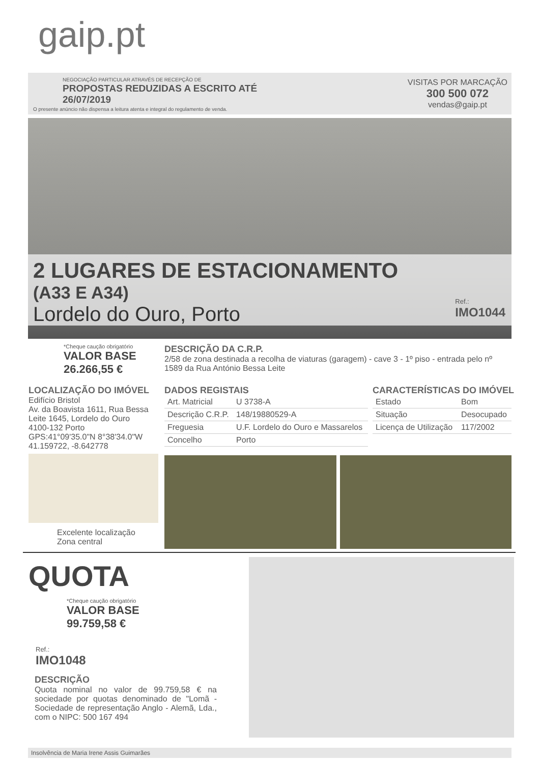gaip.pt
NEGOCIAÇÃO PARTICULAR ATRAVÉS DE RECEPÇÃO DE
PROPOSTAS REDUZIDAS A ESCRITO ATÉ
26/07/2019
O presente anúncio não dispensa a leitura atenta e integral do regulamento de venda.
VISITAS POR MARCAÇÃO
300 500 072
vendas@gaip.pt
2 LUGARES DE ESTACIONAMENTO
(A33 E A34)
Lordelo do Ouro, Porto
Ref.:
IMO1044
*Cheque caução obrigatório
VALOR BASE
26.266,55 €
DESCRIÇÃO DA C.R.P.
2/58 de zona destinada a recolha de viaturas (garagem) - cave 3 - 1º piso - entrada pelo nº 1589 da Rua António Bessa Leite
LOCALIZAÇÃO DO IMÓVEL
Edifício Bristol
Av. da Boavista 1611, Rua Bessa Leite 1645, Lordelo do Ouro
4100-132 Porto
GPS:41°09'35.0"N 8°38'34.0"W
41.159722, -8.642778
Excelente localização
Zona central
DADOS REGISTAIS
| Art. Matricial | U 3738-A |
| Descrição C.R.P. | 148/19880529-A |
| Freguesia | U.F. Lordelo do Ouro e Massarelos |
| Concelho | Porto |
CARACTERÍSTICAS DO IMÓVEL
| Estado | Bom |
| Situação | Desocupado |
| Licença de Utilização | 117/2002 |
QUOTA
*Cheque caução obrigatório
VALOR BASE
99.759,58 €
Ref.:
IMO1048
DESCRIÇÃO
Quota nominal no valor de 99.759,58 € na sociedade por quotas denominado de "Lomã - Sociedade de representação Anglo - Alemã, Lda., com o NIPC: 500 167 494
Insolvência de Maria Irene Assis Guimarães